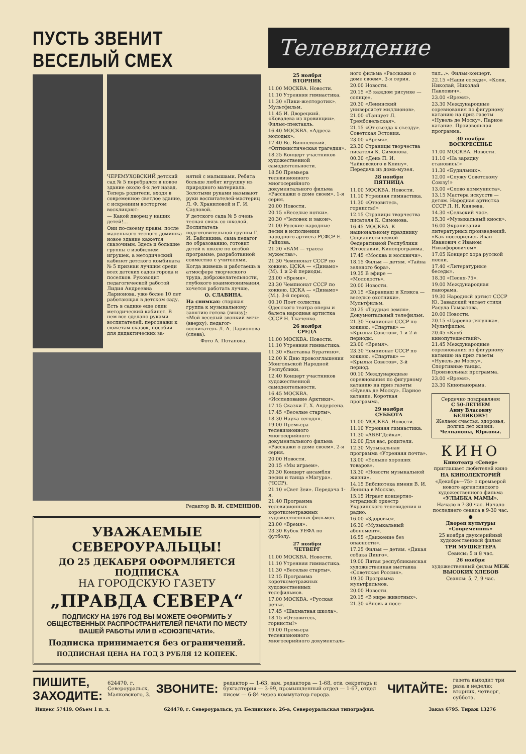ПУСТЬ ЗВЕНИТ ВЕСЕЛЫЙ СМЕХ
ЧЕРЕМУХОВСКИЙ детский сад № 5 перебрался в новое здание около 4-х лет назад. Теперь родители, входя в современное светлое здание, с искренним восторгом восклицают:
— Какой дворец у наших детей!...
Они по-своему правы: после маленького тесного домишка новое здание кажется сказочным. Здесь и большие группы с изобилием игрушек, а методический кабинет детского комбината № 5 признан лучшим среди всех детских садов города и поселков. Руководит педагогической работой Лидия Андреевна Ларионова, уже более 10 лет работающая в детском саду.
Есть в садике еще один методический кабинет. В нем все сделано руками воспитателей: персонажи к сюжетам сказок, пособия для дидактических за-
нятий с малышами. Ребята больше любят игрушку из природного материала. Золотыми руками называют руки воспитателей-мастериц Л. Ф. Храниловой и Г. И. Сауловой.
У детского сада № 5 очень тесная связь со школой. Воспитатель подготовительной группы Г. И. Байсикина, сама педагог по образованию, готовит детей к школе по особой программе, разработанной совместно с учителями.
Когда живешь и работаешь в атмосфере творческого труда, доброжелательности, глубокого взаимопонимания, хочется работать лучше.
О. СЛАВИНА.
На снимках: старшая группа к музыкальному занятию готова (внизу); «Мой веселый звонкий мяч» (вверху); педагог-воспитатель Л. А. Ларионова (слева).
Фото А. Потапова.
Редактор В. И. СЕМЕНЦОВ.
УВАЖАЕМЫЕ
СЕВЕРОУРАЛЬЦЫ!
ДО 25 ДЕКАБРЯ ОФОРМЛЯЕТСЯ ПОДПИСКА
НА ГОРОДСКУЮ ГАЗЕТУ
„ПРАВДА СЕВЕРА“
ПОДПИСКУ НА 1976 ГОД ВЫ МОЖЕТЕ ОФОРМИТЬ У ОБЩЕСТВЕННЫХ РАСПРОСТРАНИТЕЛЕЙ ПЕЧАТИ ПО МЕСТУ ВАШЕЙ РАБОТЫ ИЛИ В «СОЮЗПЕЧАТИ».
Подписка принимается без ограничений.
ПОДПИСНАЯ ЦЕНА НА ГОД 3 РУБЛЯ 12 КОПЕЕК.
Телевидение
25 ноября
ВТОРНИК
11.00 МОСКВА. Новости.
11.10 Утренняя гимнастика.
11.30 «Пики-желторотик». Мультфильм.
11.45 И. Дворецкий. «Ковалева из провинции». Фильм-спектакль.
16.40 МОСКВА. «Адреса молодых».
17.40 Вс. Вишневский. «Оптимистическая трагедия».
18.25 Концерт участников художественной самодеятельности.
18.50 Премьера телевизионного многосерийного документального фильма «Расскажи о доме своем». 1-я серия.
20.00 Новости.
20.15 «Веселые нотки».
20.30 «Человек и закон».
21.00 Русские народные песни в исполнении народного артиста РСФСР Е. Райкова.
21.20 «БАМ — трасса мужества».
21.30 Чемпионат СССР по хоккею. ЦСКА — «Динамо» (М). 1 и 2-й периоды.
23.00 «Время».
23.30 Чемпионат СССР по хоккею. ЦСКА — «Динамо» (М.). 3-й период.
00.10 Поет солистка Одесского театра оперы и балета народная артистка СССР Н. Ткаченко.
26 ноября
СРЕДА
11.00 МОСКВА. Новости.
11.10 Утренняя гимнастика.
11.30 «Выставка Буратино».
12.00 К Дню провозглашения Монгольской Народной Республики.
12.40 Концерт участников художественной самодеятельности.
16.45 МОСКВА. «Исследование Арктики».
17.15 Сказки Г. Х. Андерсена.
17.45 «Веселые старты».
18.30 Наука сегодня.
19.00 Премьера телевизионного многосерийного документального фильма «Расскажи о доме своем». 2-я серия.
20.00 Новости.
20.15 «Мы играем».
20.30 Концерт ансамбля песни и танца «Магура». (ЧССР).
21.10 «Свет Зеи». Передача 1-я.
21.40 Программа телевизионных короткометражных художественных фильмов.
23.00 «Время».
23.30 Кубок УЕФА по футболу.
27 ноября
ЧЕТВЕРГ
11.00 МОСКВА. Новости.
11.10 Утренняя гимнастика.
11.30 «Веселые старты».
12.15 Программа короткометражных художественных телефильмов.
17.00 МОСКВА. «Русская речь».
17.45 «Шахматная школа».
18.15 «Отзовитесь, горнисты!»
19.00 Премьера телевизионного многосерийного документаль-
ного фильма «Расскажи о доме своем», 3-я серия.
20.00 Новости.
20.15 «В каждом рисунке — солнце».
20.30 «Ленинский университет миллионов».
21.00 «Танцует Л. Трембовельская».
21.15 «От съезда к съезду». Советская Эстония.
23.00 «Время».
23.30 Страницы творчества писателя К. Симонова.
00.30 «День П. И. Чайковского в Клину». Передача из дома-музея.
28 ноября
ПЯТНИЦА
11.00 МОСКВА. Новости.
11.10 Утренняя гимнастика.
11.30 «Отзовитесь, горнисты!»
12.15 Страницы творчества писателя К. Симонова.
16.45 МОСКВА. К национальному празднику Социалистической Федеративной Республики Югославии. Кинопрограмма.
17.45 «Москва и москвичи».
18.15 Фильм — детям. «Тайна зеленого бора».
19.35 В эфире — «Молодость».
20.00 Новости.
20.15 «Карандаш и Клякса — веселые охотники». Мультфильм.
20.25 «Трудная земля». Документальный телефильм.
21.30 Чемпионат СССР по хоккею. «Спартак» — «Крылья Советов», 1 и 2-й периоды.
23.00 «Время».
23.30 Чемпионат СССР по хоккею. «Спартак» — «Крылья Советов», 3-й период.
00.10 Международные соревнования по фигурному катанию на приз газеты «Нувель де Моску». Парное катание. Короткая программа.
29 ноября
СУББОТА
11.00 МОСКВА. Новости.
11.10 Утренняя гимнастика.
11.30 «АБВГДейка».
12.00 Для вас, родители.
12.30 Музыкальная программа «Утренняя почта».
13.00 «Больше хороших товаров».
13.30 «Новости музыкальной жизни».
14.15 Библиотека имени В. И. Ленина в Москве.
15.15 Играет концертно-эстрадный оркестр Украинского телевидения и радио.
16.00 «Здоровье».
16.30 «Музыкальный абонемент».
16.55 «Движение без опасности».
17.25 Фильм — детям. «Дикая собака Динго».
19.00 Пятая республиканская художественная выставка «Советская Россия».
19.30 Программа мультфильмов.
20.00 Новости.
20.15 «В мире животных».
21.30 «Вновь я посе-
тил...». Фильм-концерт.
22.15 «Наши соседи». «Коля, Николай, Николай Павлович».
23.00 «Время».
23.30 Международные соревнования по фигурному катанию на приз газеты «Нувель де Моску». Парное катание. Произвольная программа.
30 ноября
ВОСКРЕСЕНЬЕ
11.00 МОСКВА. Новости.
11.10 «На зарядку становись!»
11.30 «Будильник».
12.00 «Служу Советскому Союзу!»
13.00 «Слово коммуниста».
13.15 Мастера искусств — детям. Народная артистка СССР Л. Н. Князева.
14.30 «Сельский час».
15.30 «Музыкальный киоск».
16.00 Экранизация литературных произведений. «Как поссорились Иван Иванович с Иваном Никифоровичем».
17.05 Концерт хора русской песни.
17.40 «Литературные беседы».
18.30 «Песня-75».
19.00 Международная панорама.
19.30 Народный артист СССР Ю. Завадский читает стихи Расула Гамзатова.
20.00 Новости.
20.15 «Царевна-лягушка». Мультфильм.
20.45 «Клуб кинопутешествий».
21.45 Международные соревнования по фигурному катанию на приз газеты «Нувель де Моску». Спортивные танцы. Произвольная программа.
23.00 «Время».
23.30 Кинопанорама.
Сердечно поздравляем
С 50-ЛЕТИЕМ
Анну Власовну БЕЛЯКОВУ!
Желаем счастья, здоровья, долгих лет жизни.
Челпановы, Юрковы.
КИНО
Кинотеатр «Север»
приглашает любителей кино
НА КИНОЛЕКТОРИЙ
«Декабрь—75» с премьерой нового аргентинского художественного фильма «УЛЫБКА МАМЫ».
Начало в 7-30 час. Начало последнего сеанса в 9-30 час.
●
Дворец культуры «Современник»
25 ноября двухсерийный художественный фильм
ТРИ МУШКЕТЕРА
Сеансы: 5 и 8 час.
26 ноября
художественный фильм МЕЖ ВЫСОКИХ ХЛЕБОВ
Сеансы: 5, 7, 9 час.
ПИШИТЕ, ЗАХОДИТЕ: 624470, г. Североуральск, Маяковского, 3. ЗВОНИТЕ: редактор — 1-63, зам. редактора — 1-68, отв. секретарь и бухгалтерия — 3-99, промышленный отдел — 1-67, отдел писем — 6-84 через коммутатор города. ЧИТАЙТЕ: газета выходит три раза в неделю: вторник, четверг, суббота.
Индекс 57419. Объем 1 п. л. 624470, г. Североуральск, ул. Белинского, 26-а, Североуральская типография. Заказ 6795. Тираж 13276